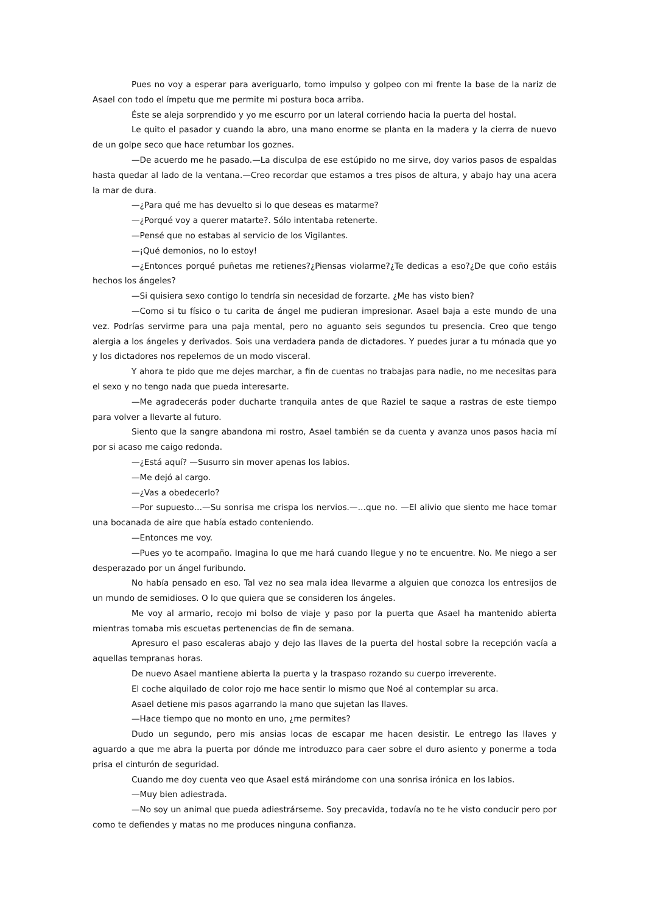Pues no voy a esperar para averiguarlo, tomo impulso y golpeo con mi frente la base de la nariz de Asael con todo el ímpetu que me permite mi postura boca arriba.
Éste se aleja sorprendido y yo me escurro por un lateral corriendo hacia la puerta del hostal.
Le quito el pasador y cuando la abro, una mano enorme se planta en la madera y la cierra de nuevo de un golpe seco que hace retumbar los goznes.
—De acuerdo me he pasado.—La disculpa de ese estúpido no me sirve, doy varios pasos de espaldas hasta quedar al lado de la ventana.—Creo recordar que estamos a tres pisos de altura, y abajo hay una acera la mar de dura.
—¿Para qué me has devuelto si lo que deseas es matarme?
—¿Porqué voy a querer matarte?. Sólo intentaba retenerte.
—Pensé que no estabas al servicio de los Vigilantes.
—¡Qué demonios, no lo estoy!
—¿Entonces porqué puñetas me retienes?¿Piensas violarme?¿Te dedicas a eso?¿De que coño estáis hechos los ángeles?
—Si quisiera sexo contigo lo tendría sin necesidad de forzarte. ¿Me has visto bien?
—Como si tu físico o tu carita de ángel me pudieran impresionar. Asael baja a este mundo de una vez. Podrías servirme para una paja mental, pero no aguanto seis segundos tu presencia. Creo que tengo alergia a los ángeles y derivados. Sois una verdadera panda de dictadores. Y puedes jurar a tu mónada que yo y los dictadores nos repelemos de un modo visceral.
Y ahora te pido que me dejes marchar, a fin de cuentas no trabajas para nadie, no me necesitas para el sexo y no tengo nada que pueda interesarte.
—Me agradecerás poder ducharte tranquila antes de que Raziel te saque a rastras de este tiempo para volver a llevarte al futuro.
Siento que la sangre abandona mi rostro, Asael también se da cuenta y avanza unos pasos hacia mí por si acaso me caigo redonda.
—¿Está aquí? —Susurro sin mover apenas los labios.
—Me dejó al cargo.
—¿Vas a obedecerlo?
—Por supuesto…—Su sonrisa me crispa los nervios.—…que no. —El alivio que siento me hace tomar una bocanada de aire que había estado conteniendo.
—Entonces me voy.
—Pues yo te acompaño. Imagina lo que me hará cuando llegue y no te encuentre. No. Me niego a ser desperazado por un ángel furibundo.
No había pensado en eso. Tal vez no sea mala idea llevarme a alguien que conozca los entresijos de un mundo de semidioses. O lo que quiera que se consideren los ángeles.
Me voy al armario, recojo mi bolso de viaje y paso por la puerta que Asael ha mantenido abierta mientras tomaba mis escuetas pertenencias de fin de semana.
Apresuro el paso escaleras abajo y dejo las llaves de la puerta del hostal sobre la recepción vacía a aquellas tempranas horas.
De nuevo Asael mantiene abierta la puerta y la traspaso rozando su cuerpo irreverente.
El coche alquilado de color rojo me hace sentir lo mismo que Noé al contemplar su arca.
Asael detiene mis pasos agarrando la mano que sujetan las llaves.
—Hace tiempo que no monto en uno, ¿me permites?
Dudo un segundo, pero mis ansias locas de escapar me hacen desistir. Le entrego las llaves y aguardo a que me abra la puerta por dónde me introduzco para caer sobre el duro asiento y ponerme a toda prisa el cinturón de seguridad.
Cuando me doy cuenta veo que Asael está mirándome con una sonrisa irónica en los labios.
—Muy bien adiestrada.
—No soy un animal que pueda adiestrárseme. Soy precavida, todavía no te he visto conducir pero por como te defiendes y matas no me produces ninguna confianza.